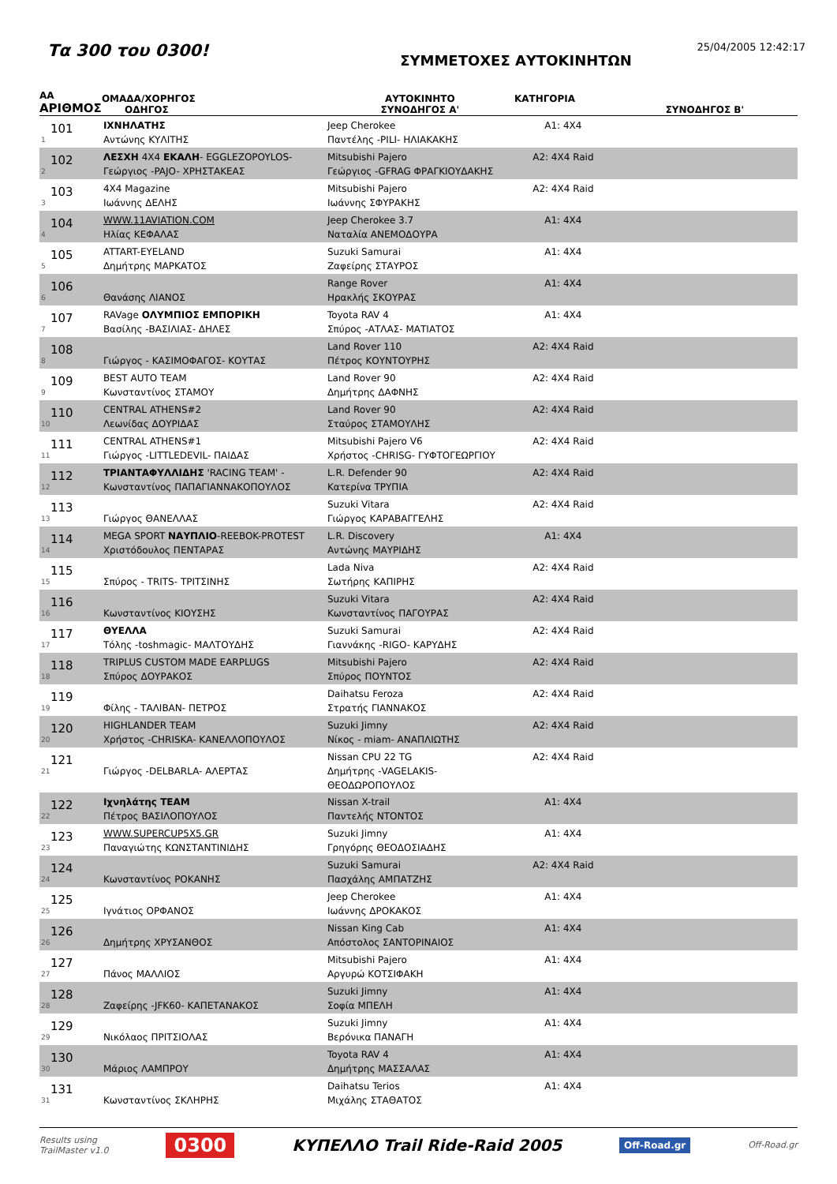Τα 300 του 0300!
ΣΥΜΜΕΤΟΧΕΣ ΑΥΤΟΚΙΝΗΤΩΝ
25/04/2005 12:42:17
| ΑΑ ΑΡΙΘΜΟΣ | ΟΜΑΔΑ/ΧΟΡΗΓΟΣ ΟΔΗΓΟΣ | ΑΥΤΟΚΙΝΗΤΟ ΣΥΝΟΔΗΓΟΣ Α' | ΚΑΤΗΓΟΡΙΑ | ΣΥΝΟΔΗΓΟΣ Β' |
| --- | --- | --- | --- | --- |
| 101 1 | ΙΧΝΗΛΑΤΗΣ Αντώνης ΚΥΛΙΤΗΣ | Jeep Cherokee Παντέλης -PILI- ΗΛΙΑΚΑΚΗΣ | A1: 4X4 | |
| 102 2 | ΛΕΣΧΗ 4Χ4 ΕΚΑΛΗ - EGGLEZOPOYLOS- Γεώργιος -PAJO- ΧΡΗΣΤΑΚΕΑΣ | Mitsubishi Pajero Γεώργιος -GFRAG ΦΡΑΓΚΙΟΥΔΑΚΗΣ | A2: 4X4 Raid | |
| 103 3 | 4X4 Magazine Ιωάννης ΔΕΛΗΣ | Mitsubishi Pajero Ιωάννης ΣΦΥΡΑΚΗΣ | A2: 4X4 Raid | |
| 104 4 | WWW.11AVIATION.COM Ηλίας ΚΕΦΑΛΑΣ | Jeep Cherokee 3.7 Ναταλία ΑΝΕΜΟΔΟΥΡΑ | A1: 4X4 | |
| 105 5 | ATTART-EYELAND Δημήτρης ΜΑΡΚΑΤΟΣ | Suzuki Samurai Ζαφείρης ΣΤΑΥΡΟΣ | A1: 4X4 | |
| 106 6 | Θανάσης ΛΙΑΝΟΣ | Range Rover Ηρακλής ΣΚΟΥΡΑΣ | A1: 4X4 | |
| 107 7 | RAVage ΟΛΥΜΠΙΟΣ ΕΜΠΟΡΙΚΗ Βασίλης -ΒΑΣΙΛΙΑΣ- ΔΗΛΕΣ | Toyota RAV 4 Σπύρος -ΑΤΛΑΣ- ΜΑΤΙΑΤΟΣ | A1: 4X4 | |
| 108 8 | Γιώργος - ΚΑΣΙΜΟΦΑΓΟΣ- ΚΟΥΤΑΣ | Land Rover 110 Πέτρος ΚΟΥΝΤΟΥΡΗΣ | A2: 4X4 Raid | |
| 109 9 | BEST AUTO TEAM Κωνσταντίνος ΣΤΑΜΟΥ | Land Rover 90 Δημήτρης ΔΑΦΝΗΣ | A2: 4X4 Raid | |
| 110 10 | CENTRAL ATHENS#2 Λεωνίδας ΔΟΥΡΙΔΑΣ | Land Rover 90 Σταύρος ΣΤΑΜΟΥΛΗΣ | A2: 4X4 Raid | |
| 111 11 | CENTRAL ATHENS#1 Γιώργος -LITTLEDEVIL- ΠΑΙΔΑΣ | Mitsubishi Pajero V6 Χρήστος -CHRISG- ΓΥΦΤΟΓΕΩΡΓΙΟΥ | A2: 4X4 Raid | |
| 112 12 | ΤΡΙΑΝΤΑΦΥΛΛΙΔΗΣ 'RACING TEAM' - Κωνσταντίνος ΠΑΠΑΓΙΑΝΝΑΚΟΠΟΥΛΟΣ | L.R. Defender 90 Κατερίνα ΤΡΥΠΙΑ | A2: 4X4 Raid | |
| 113 13 | Γιώργος ΘΑΝΕΛΛΑΣ | Suzuki Vitara Γιώργος ΚΑΡΑΒΑΓΓΕΛΗΣ | A2: 4X4 Raid | |
| 114 14 | MEGA SPORT ΝΑΥΠΛΙΟ -REEBOK-PROTEST Χριστόδουλος ΠΕΝΤΑΡΑΣ | L.R. Discovery Αντώνης ΜΑΥΡΙΔΗΣ | A1: 4X4 | |
| 115 15 | Σπύρος - TRITS- ΤΡΙΤΣΙΝΗΣ | Lada Niva Σωτήρης ΚΑΠΙΡΗΣ | A2: 4X4 Raid | |
| 116 16 | Κωνσταντίνος ΚΙΟΥΣΗΣ | Suzuki Vitara Κωνσταντίνος ΠΑΓΟΥΡΑΣ | A2: 4X4 Raid | |
| 117 17 | ΘΥΕΛΛΑ Τόλης -toshmagic- ΜΑΛΤΟΥΔΗΣ | Suzuki Samurai Γιαννάκης -RIGO- ΚΑΡΥΔΗΣ | A2: 4X4 Raid | |
| 118 18 | TRIPLUS CUSTOM MADE EARPLUGS Σπύρος ΔΟΥΡΑΚΟΣ | Mitsubishi Pajero Σπύρος ΠΟΥΝΤΟΣ | A2: 4X4 Raid | |
| 119 19 | Φίλης - ΤΑΛΙΒΑΝ- ΠΕΤΡΟΣ | Daihatsu Feroza Στρατής ΓΙΑΝΝΑΚΟΣ | A2: 4X4 Raid | |
| 120 20 | HIGHLANDER TEAM Χρήστος -CHRISKA- ΚΑΝΕΛΛΟΠΟΥΛΟΣ | Suzuki Jimny Νίκος - miam- ΑΝΑΠΛΙΩΤΗΣ | A2: 4X4 Raid | |
| 121 21 | Γιώργος -DELBARLA- ΑΛΕΡΤΑΣ | Nissan CPU 22 TG Δημήτρης -VAGELAKIS- ΘΕΟΔΩΡΟΠΟΥΛΟΣ | A2: 4X4 Raid | |
| 122 22 | Ιχνηλάτης TEAM Πέτρος ΒΑΣΙΛΟΠΟΥΛΟΣ | Nissan X-trail Παντελής ΝΤΟΝΤΟΣ | A1: 4X4 | |
| 123 23 | WWW.SUPERCUP5X5.GR Παναγιώτης ΚΩΝΣΤΑΝΤΙΝΙΔΗΣ | Suzuki Jimny Γρηγόρης ΘΕΟΔΟΣΙΑΔΗΣ | A1: 4X4 | |
| 124 24 | Κωνσταντίνος ΡΟΚΑΝΗΣ | Suzuki Samurai Πασχάλης ΑΜΠΑΤΖΗΣ | A2: 4X4 Raid | |
| 125 25 | Ιγνάτιος ΟΡΦΑΝΟΣ | Jeep Cherokee Ιωάννης ΔΡΟΚΑΚΟΣ | A1: 4X4 | |
| 126 26 | Δημήτρης ΧΡΥΣΑΝΘΟΣ | Nissan King Cab Απόστολος ΣΑΝΤΟΡΙΝΑΙΟΣ | A1: 4X4 | |
| 127 27 | Πάνος ΜΑΛΛΙΟΣ | Mitsubishi Pajero Αργυρώ ΚΟΤΣΙΦΑΚΗ | A1: 4X4 | |
| 128 28 | Ζαφείρης -JFK60- ΚΑΠΕΤΑΝΑΚΟΣ | Suzuki Jimny Σοφία ΜΠΕΛΗ | A1: 4X4 | |
| 129 29 | Νικόλαος ΠΡΙΤΣΙΟΛΑΣ | Suzuki Jimny Βερόνικα ΠΑΝΑΓΗ | A1: 4X4 | |
| 130 30 | Μάριος ΛΑΜΠΡΟΥ | Toyota RAV 4 Δημήτρης ΜΑΣΣΑΛΑΣ | A1: 4X4 | |
| 131 31 | Κωνσταντίνος ΣΚΛΗΡΗΣ | Daihatsu Terios Μιχάλης ΣΤΑΘΑΤΟΣ | A1: 4X4 | |
Results using
TrailMaster v1.0
0300
ΚΥΠΕΛΛΟ Trail Ride-Raid 2005
Off-Road.gr
Off-Road.gr